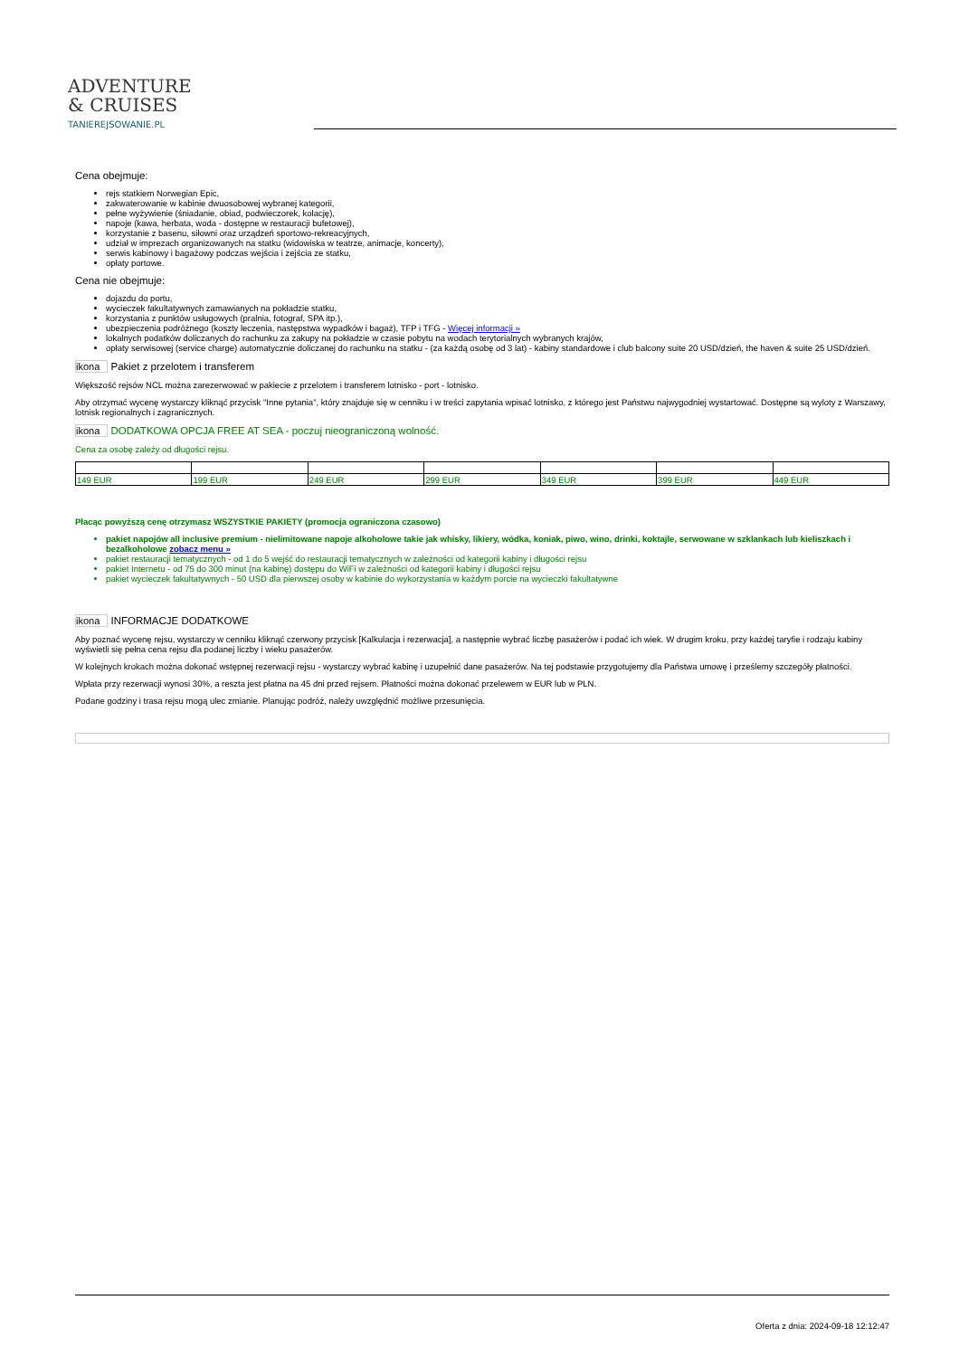ADVENTURE
& CRUISES
TANIEREJSOWANIE.PL
Cena obejmuje:
rejs statkiem Norwegian Epic,
zakwaterowanie w kabinie dwuosobowej wybranej kategorii,
pełne wyżywienie (śniadanie, obiad, podwieczorek, kolację),
napoje (kawa, herbata, woda - dostępne w restauracji bufetowej),
korzystanie z basenu, siłowni oraz urządzeń sportowo-rekreacyjnych,
udział w imprezach organizowanych na statku (widowiska w teatrze, animacje, koncerty),
serwis kabinowy i bagażowy podczas wejścia i zejścia ze statku,
opłaty portowe.
Cena nie obejmuje:
dojazdu do portu,
wycieczek fakultatywnych zamawianych na pokładzie statku,
korzystania z punktów usługowych (pralnia, fotograf, SPA itp.),
ubezpieczenia podróżnego (koszty leczenia, następstwa wypadków i bagaż), TFP i TFG - Więcej informacji »
lokalnych podatków doliczanych do rachunku za zakupy na pokładzie w czasie pobytu na wodach terytorialnych wybranych krajów,
opłaty serwisowej (service charge) automatycznie doliczanej do rachunku na statku - (za każdą osobę od 3 lat) - kabiny standardowe i club balcony suite 20 USD/dzień, the haven & suite 25 USD/dzień.
ikona Pakiet z przelotem i transferem
Większość rejsów NCL można zarezerwować w pakiecie z przelotem i transferem lotnisko - port - lotnisko.
Aby otrzymać wycenę wystarczy kliknąć przycisk "Inne pytania", który znajduje się w cenniku i w treści zapytania wpisać lotnisko, z którego jest Państwu najwygodniej wystartować. Dostępne są wyloty z Warszawy, lotnisk regionalnych i zagranicznych.
ikona DODATKOWA OPCJA FREE AT SEA - poczuj nieograniczoną wolność.
Cena za osobę zależy od długości rejsu.
| 149 EUR | 199 EUR | 249 EUR | 299 EUR | 349 EUR | 399 EUR | 449 EUR |
Płacąc powyższą cenę otrzymasz WSZYSTKIE PAKIETY (promocja ograniczona czasowo)
pakiet napojów all inclusive premium - nielimitowane napoje alkoholowe takie jak whisky, likiery, wódka, koniak, piwo, wino, drinki, koktajle, serwowane w szklankach lub kieliszkach i bezalkoholowe zobacz menu »
pakiet restauracji tematycznych - od 1 do 5 wejść do restauracji tematycznych w zależności od kategorii kabiny i długości rejsu
pakiet Internetu - od 75 do 300 minut (na kabinę) dostępu do WiFi w zależności od kategorii kabiny i długości rejsu
pakiet wycieczek fakultatywnych - 50 USD dla pierwszej osoby w kabinie do wykorzystania w każdym porcie na wycieczki fakultatywne
ikona INFORMACJE DODATKOWE
Aby poznać wycenę rejsu, wystarczy w cenniku kliknąć czerwony przycisk [Kalkulacja i rezerwacja], a następnie wybrać liczbę pasażerów i podać ich wiek. W drugim kroku, przy każdej taryfie i rodzaju kabiny wyświetli się pełna cena rejsu dla podanej liczby i wieku pasażerów.
W kolejnych krokach można dokonać wstępnej rezerwacji rejsu - wystarczy wybrać kabinę i uzupełnić dane pasażerów. Na tej podstawie przygotujemy dla Państwa umowę i prześlemy szczegóły płatności.
Wpłata przy rezerwacji wynosi 30%, a reszta jest płatna na 45 dni przed rejsem. Płatności można dokonać przelewem w EUR lub w PLN.
Podane godziny i trasa rejsu mogą ulec zmianie. Planując podróż, należy uwzględnić możliwe przesunięcia.
Oferta z dnia: 2024-09-18 12:12:47